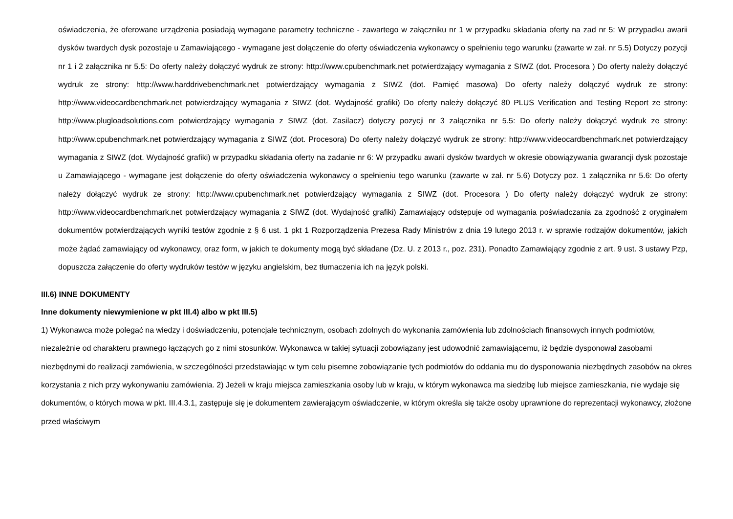oświadczenia, że oferowane urządzenia posiadają wymagane parametry techniczne - zawartego w załączniku nr 1 w przypadku składania oferty na zad nr 5: W przypadku awarii dysków twardych dysk pozostaje u Zamawiającego - wymagane jest dołączenie do oferty oświadczenia wykonawcy o spełnieniu tego warunku (zawarte w zał. nr 5.5) Dotyczy pozycji nr 1 i 2 załącznika nr 5.5: Do oferty należy dołączyć wydruk ze strony: http://www.cpubenchmark.net potwierdzający wymagania z SIWZ (dot. Procesora ) Do oferty należy dołączyć wydruk ze strony: http://www.harddrivebenchmark.net potwierdzający wymagania z SIWZ (dot. Pamięć masowa) Do oferty należy dołączyć wydruk ze strony: http://www.videocardbenchmark.net potwierdzający wymagania z SIWZ (dot. Wydajność grafiki) Do oferty należy dołączyć 80 PLUS Verification and Testing Report ze strony: http://www.plugloadsolutions.com potwierdzający wymagania z SIWZ (dot. Zasilacz) dotyczy pozycji nr 3 załącznika nr 5.5: Do oferty należy dołączyć wydruk ze strony: http://www.cpubenchmark.net potwierdzający wymagania z SIWZ (dot. Procesora) Do oferty należy dołączyć wydruk ze strony: http://www.videocardbenchmark.net potwierdzający wymagania z SIWZ (dot. Wydajność grafiki) w przypadku składania oferty na zadanie nr 6: W przypadku awarii dysków twardych w okresie obowiązywania gwarancji dysk pozostaje u Zamawiającego - wymagane jest dołączenie do oferty oświadczenia wykonawcy o spełnieniu tego warunku (zawarte w zał. nr 5.6) Dotyczy poz. 1 załącznika nr 5.6: Do oferty należy dołączyć wydruk ze strony: http://www.cpubenchmark.net potwierdzający wymagania z SIWZ (dot. Procesora ) Do oferty należy dołączyć wydruk ze strony: http://www.videocardbenchmark.net potwierdzający wymagania z SIWZ (dot. Wydajność grafiki) Zamawiający odstępuje od wymagania poświadczania za zgodność z oryginałem dokumentów potwierdzających wyniki testów zgodnie z § 6 ust. 1 pkt 1 Rozporządzenia Prezesa Rady Ministrów z dnia 19 lutego 2013 r. w sprawie rodzajów dokumentów, jakich może żądać zamawiający od wykonawcy, oraz form, w jakich te dokumenty mogą być składane (Dz. U. z 2013 r., poz. 231). Ponadto Zamawiający zgodnie z art. 9 ust. 3 ustawy Pzp, dopuszcza załączenie do oferty wydruków testów w języku angielskim, bez tłumaczenia ich na język polski.
III.6) INNE DOKUMENTY
Inne dokumenty niewymienione w pkt III.4) albo w pkt III.5)
1) Wykonawca może polegać na wiedzy i doświadczeniu, potencjale technicznym, osobach zdolnych do wykonania zamówienia lub zdolnościach finansowych innych podmiotów, niezależnie od charakteru prawnego łączących go z nimi stosunków. Wykonawca w takiej sytuacji zobowiązany jest udowodnić zamawiającemu, iż będzie dysponował zasobami niezbędnymi do realizacji zamówienia, w szczególności przedstawiając w tym celu pisemne zobowiązanie tych podmiotów do oddania mu do dysponowania niezbędnych zasobów na okres korzystania z nich przy wykonywaniu zamówienia. 2) Jeżeli w kraju miejsca zamieszkania osoby lub w kraju, w którym wykonawca ma siedzibę lub miejsce zamieszkania, nie wydaje się dokumentów, o których mowa w pkt. III.4.3.1, zastępuje się je dokumentem zawierającym oświadczenie, w którym określa się także osoby uprawnione do reprezentacji wykonawcy, złożone przed właściwym